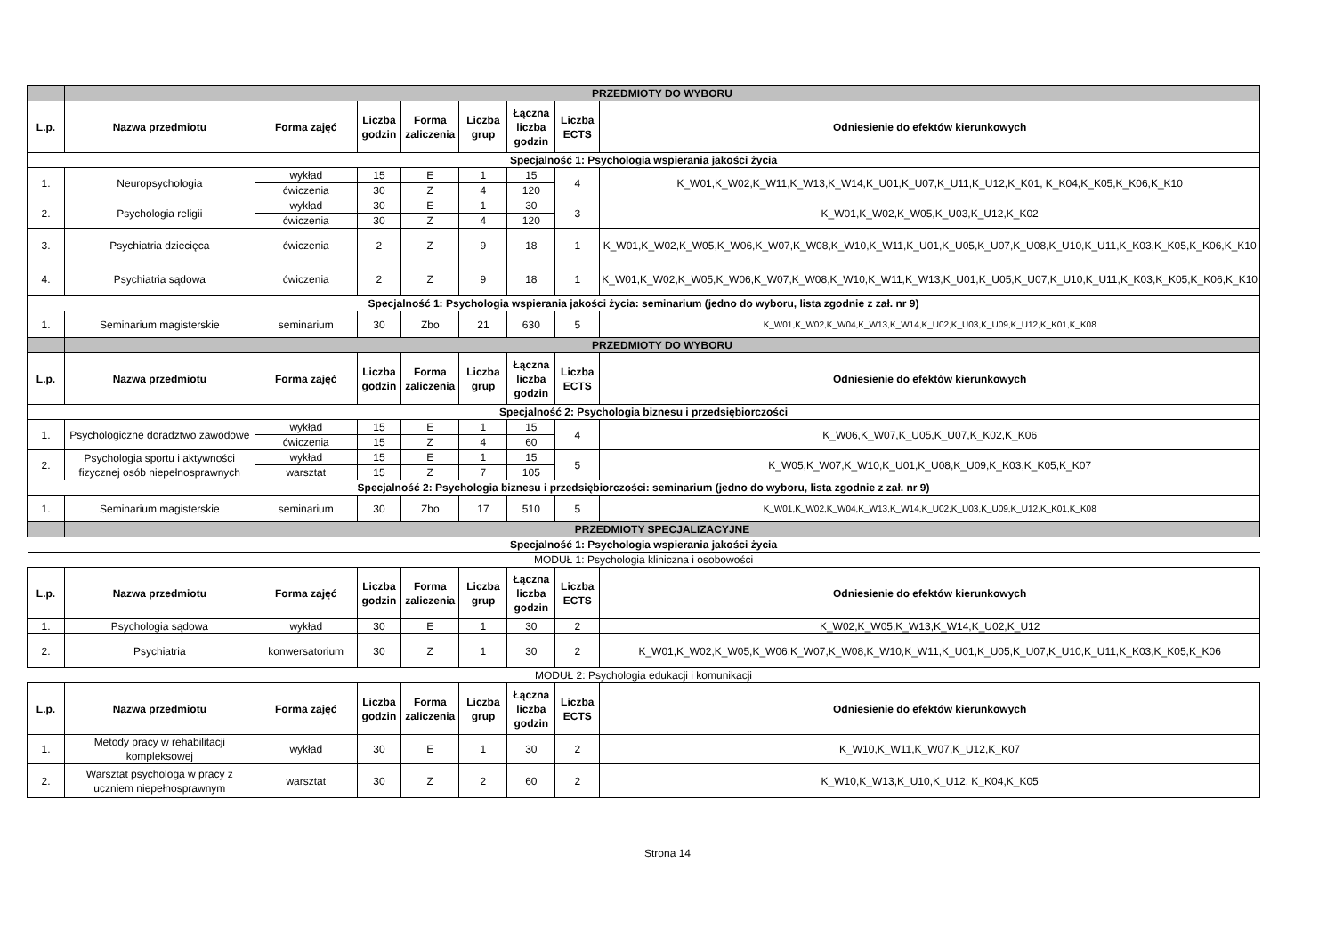| | PRZEDMIOTY DO WYBORU | | | | | | | |
| L.p. | Nazwa przedmiotu | Forma zajęć | Liczba godzin | Forma zaliczenia | Liczba grup | Łączna liczba godzin | Liczba ECTS | Odniesienie do efektów kierunkowych |
| Specjalność 1: Psychologia wspierania jakości życia | | | | | | | | |
| 1. | Neuropsychologia | wykład | 15 | E | 1 | 15 | 4 | K_W01,K_W02,K_W11,K_W13,K_W14,K_U01,K_U07,K_U11,K_U12,K_K01, K_K04,K_K05,K_K06,K_K10 |
| | | ćwiczenia | 30 | Z | 4 | 120 | | |
| 2. | Psychologia religii | wykład | 30 | E | 1 | 30 | 3 | K_W01,K_W02,K_W05,K_U03,K_U12,K_K02 |
| | | ćwiczenia | 30 | Z | 4 | 120 | | |
| 3. | Psychiatria dziecięca | ćwiczenia | 2 | Z | 9 | 18 | 1 | K_W01,K_W02,K_W05,K_W06,K_W07,K_W08,K_W10,K_W11,K_U01,K_U05,K_U07,K_U08,K_U10,K_U11,K_K03,K_K05,K_K06,K_K10 |
| 4. | Psychiatria sądowa | ćwiczenia | 2 | Z | 9 | 18 | 1 | K_W01,K_W02,K_W05,K_W06,K_W07,K_W08,K_W10,K_W11,K_W13,K_U01,K_U05,K_U07,K_U10,K_U11,K_K03,K_K05,K_K06,K_K10 |
| Specjalność 1: Psychologia wspierania jakości życia: seminarium (jedno do wyboru, lista zgodnie z zał. nr 9) | | | | | | | | |
| 1. | Seminarium magisterskie | seminarium | 30 | Zbo | 21 | 630 | 5 | K_W01,K_W02,K_W04,K_W13,K_W14,K_U02,K_U03,K_U09,K_U12,K_K01,K_K08 |
| | PRZEDMIOTY DO WYBORU | | | | | | | |
| L.p. | Nazwa przedmiotu | Forma zajęć | Liczba godzin | Forma zaliczenia | Liczba grup | Łączna liczba godzin | Liczba ECTS | Odniesienie do efektów kierunkowych |
| Specjalność 2: Psychologia biznesu i przedsiębiorczości | | | | | | | | |
| 1. | Psychologiczne doradztwo zawodowe | wykład | 15 | E | 1 | 15 | 4 | K_W06,K_W07,K_U05,K_U07,K_K02,K_K06 |
| | | ćwiczenia | 15 | Z | 4 | 60 | | |
| 2. | Psychologia sportu i aktywności fizycznej osób niepełnosprawnych | wykład | 15 | E | 1 | 15 | 5 | K_W05,K_W07,K_W10,K_U01,K_U08,K_U09,K_K03,K_K05,K_K07 |
| | | warsztat | 15 | Z | 7 | 105 | | |
| Specjalność 2: Psychologia biznesu i przedsiębiorczości: seminarium (jedno do wyboru, lista zgodnie z zał. nr 9) | | | | | | | | |
| 1. | Seminarium magisterskie | seminarium | 30 | Zbo | 17 | 510 | 5 | K_W01,K_W02,K_W04,K_W13,K_W14,K_U02,K_U03,K_U09,K_U12,K_K01,K_K08 |
| | PRZEDMIOTY SPECJALIZACYJNE | | | | | | | |
| Specjalność 1: Psychologia wspierania jakości życia | | | | | | | | |
| MODUŁ 1: Psychologia kliniczna i osobowości | | | | | | | | |
| L.p. | Nazwa przedmiotu | Forma zajęć | Liczba godzin | Forma zaliczenia | Liczba grup | Łączna liczba godzin | Liczba ECTS | Odniesienie do efektów kierunkowych |
| 1. | Psychologia sądowa | wykład | 30 | E | 1 | 30 | 2 | K_W02,K_W05,K_W13,K_W14,K_U02,K_U12 |
| 2. | Psychiatria | konwersatorium | 30 | Z | 1 | 30 | 2 | K_W01,K_W02,K_W05,K_W06,K_W07,K_W08,K_W10,K_W11,K_U01,K_U05,K_U07,K_U10,K_U11,K_K03,K_K05,K_K06 |
| MODUŁ 2: Psychologia edukacji i komunikacji | | | | | | | | |
| L.p. | Nazwa przedmiotu | Forma zajęć | Liczba godzin | Forma zaliczenia | Liczba grup | Łączna liczba godzin | Liczba ECTS | Odniesienie do efektów kierunkowych |
| 1. | Metody pracy w rehabilitacji kompleksowej | wykład | 30 | E | 1 | 30 | 2 | K_W10,K_W11,K_W07,K_U12,K_K07 |
| 2. | Warsztat psychologa w pracy z uczniem niepełnosprawnym | warsztat | 30 | Z | 2 | 60 | 2 | K_W10,K_W13,K_U10,K_U12, K_K04,K_K05 |
Strona 14